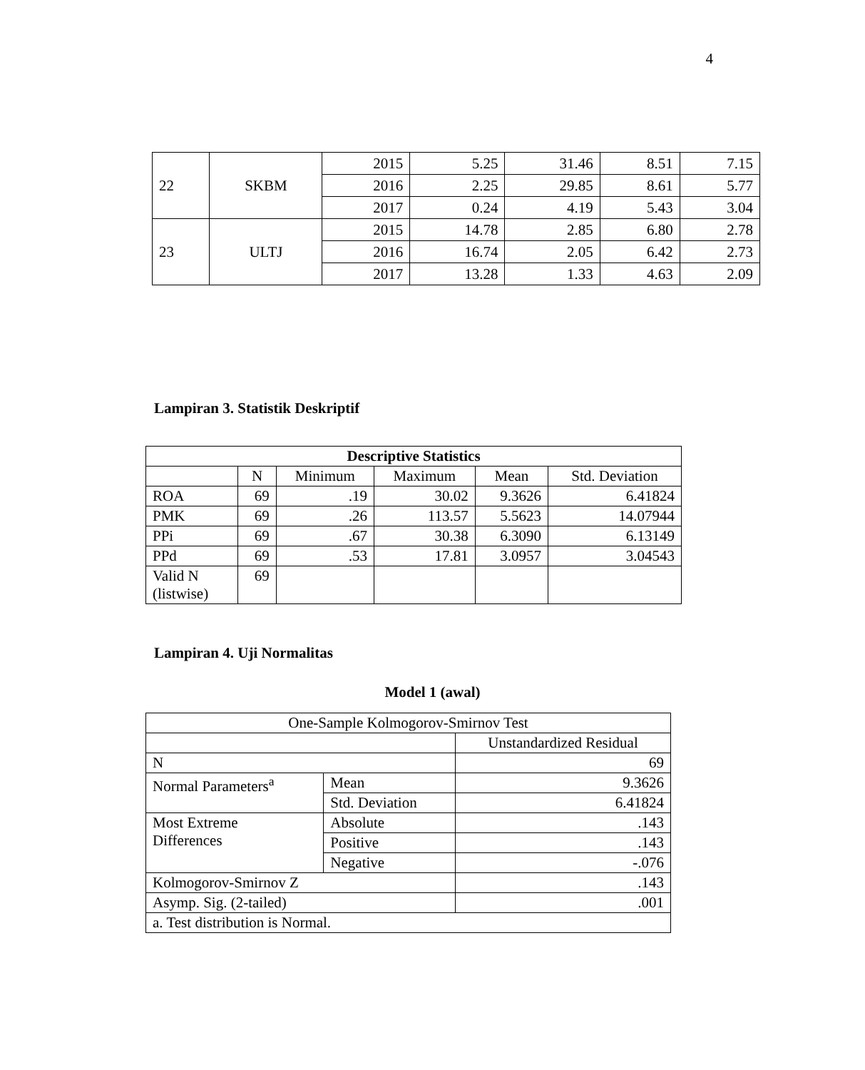4
| 22 | SKBM | 2015 | 5.25 | 31.46 | 8.51 | 7.15 |
| | | 2016 | 2.25 | 29.85 | 8.61 | 5.77 |
| | | 2017 | 0.24 | 4.19 | 5.43 | 3.04 |
| 23 | ULTJ | 2015 | 14.78 | 2.85 | 6.80 | 2.78 |
| | | 2016 | 16.74 | 2.05 | 6.42 | 2.73 |
| | | 2017 | 13.28 | 1.33 | 4.63 | 2.09 |
Lampiran 3. Statistik Deskriptif
| Descriptive Statistics | | | | | |
| --- | --- | --- | --- | --- | --- |
| | N | Minimum | Maximum | Mean | Std. Deviation |
| ROA | 69 | .19 | 30.02 | 9.3626 | 6.41824 |
| PMK | 69 | .26 | 113.57 | 5.5623 | 14.07944 |
| PPi | 69 | .67 | 30.38 | 6.3090 | 6.13149 |
| PPd | 69 | .53 | 17.81 | 3.0957 | 3.04543 |
| Valid N (listwise) | 69 | | | | |
Lampiran 4. Uji Normalitas
Model 1 (awal)
| One-Sample Kolmogorov-Smirnov Test | | |
| | | Unstandardized Residual |
| N | | 69 |
| Normal Parameters<sup>a</sup> | Mean | 9.3626 |
| | Std. Deviation | 6.41824 |
| Most Extreme Differences | Absolute | .143 |
| | Positive | .143 |
| | Negative | -.076 |
| Kolmogorov-Smirnov Z | | .143 |
| Asymp. Sig. (2-tailed) | | .001 |
| a. Test distribution is Normal. | | |